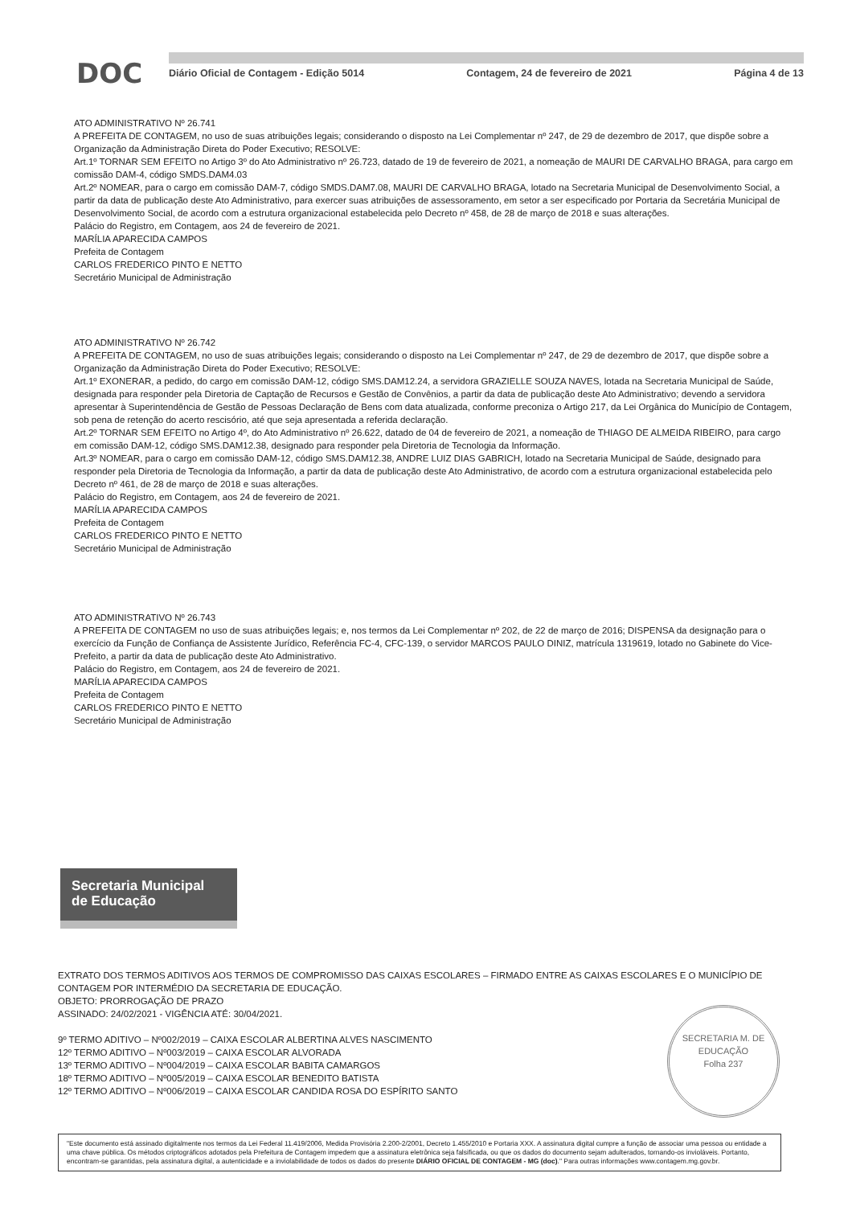DOC
Diário Oficial de Contagem - Edição 5014 Contagem, 24 de fevereiro de 2021 Página 4 de 13
ATO ADMINISTRATIVO Nº 26.741
A PREFEITA DE CONTAGEM, no uso de suas atribuições legais; considerando o disposto na Lei Complementar nº 247, de 29 de dezembro de 2017, que dispõe sobre a Organização da Administração Direta do Poder Executivo; RESOLVE:
Art.1º TORNAR SEM EFEITO no Artigo 3º do Ato Administrativo nº 26.723, datado de 19 de fevereiro de 2021, a nomeação de MAURI DE CARVALHO BRAGA, para cargo em comissão DAM-4, código SMDS.DAM4.03
Art.2º NOMEAR, para o cargo em comissão DAM-7, código SMDS.DAM7.08, MAURI DE CARVALHO BRAGA, lotado na Secretaria Municipal de Desenvolvimento Social, a partir da data de publicação deste Ato Administrativo, para exercer suas atribuições de assessoramento, em setor a ser especificado por Portaria da Secretária Municipal de Desenvolvimento Social, de acordo com a estrutura organizacional estabelecida pelo Decreto nº 458, de 28 de março de 2018 e suas alterações.
Palácio do Registro, em Contagem, aos 24 de fevereiro de 2021.
MARÍLIA APARECIDA CAMPOS
Prefeita de Contagem
CARLOS FREDERICO PINTO E NETTO
Secretário Municipal de Administração
ATO ADMINISTRATIVO Nº 26.742
A PREFEITA DE CONTAGEM, no uso de suas atribuições legais; considerando o disposto na Lei Complementar nº 247, de 29 de dezembro de 2017, que dispõe sobre a Organização da Administração Direta do Poder Executivo; RESOLVE:
Art.1º EXONERAR, a pedido, do cargo em comissão DAM-12, código SMS.DAM12.24, a servidora GRAZIELLE SOUZA NAVES, lotada na Secretaria Municipal de Saúde, designada para responder pela Diretoria de Captação de Recursos e Gestão de Convênios, a partir da data de publicação deste Ato Administrativo; devendo a servidora apresentar à Superintendência de Gestão de Pessoas Declaração de Bens com data atualizada, conforme preconiza o Artigo 217, da Lei Orgânica do Município de Contagem, sob pena de retenção do acerto rescisório, até que seja apresentada a referida declaração.
Art.2º TORNAR SEM EFEITO no Artigo 4º, do Ato Administrativo nº 26.622, datado de 04 de fevereiro de 2021, a nomeação de THIAGO DE ALMEIDA RIBEIRO, para cargo em comissão DAM-12, código SMS.DAM12.38, designado para responder pela Diretoria de Tecnologia da Informação.
Art.3º NOMEAR, para o cargo em comissão DAM-12, código SMS.DAM12.38, ANDRE LUIZ DIAS GABRICH, lotado na Secretaria Municipal de Saúde, designado para responder pela Diretoria de Tecnologia da Informação, a partir da data de publicação deste Ato Administrativo, de acordo com a estrutura organizacional estabelecida pelo Decreto nº 461, de 28 de março de 2018 e suas alterações.
Palácio do Registro, em Contagem, aos 24 de fevereiro de 2021.
MARÍLIA APARECIDA CAMPOS
Prefeita de Contagem
CARLOS FREDERICO PINTO E NETTO
Secretário Municipal de Administração
ATO ADMINISTRATIVO Nº 26.743
A PREFEITA DE CONTAGEM no uso de suas atribuições legais; e, nos termos da Lei Complementar nº 202, de 22 de março de 2016; DISPENSA da designação para o exercício da Função de Confiança de Assistente Jurídico, Referência FC-4, CFC-139, o servidor MARCOS PAULO DINIZ, matrícula 1319619, lotado no Gabinete do Vice-Prefeito, a partir da data de publicação deste Ato Administrativo.
Palácio do Registro, em Contagem, aos 24 de fevereiro de 2021.
MARÍLIA APARECIDA CAMPOS
Prefeita de Contagem
CARLOS FREDERICO PINTO E NETTO
Secretário Municipal de Administração
Secretaria Municipal
de Educação
EXTRATO DOS TERMOS ADITIVOS AOS TERMOS DE COMPROMISSO DAS CAIXAS ESCOLARES – FIRMADO ENTRE AS CAIXAS ESCOLARES E O MUNICÍPIO DE CONTAGEM POR INTERMÉDIO DA SECRETARIA DE EDUCAÇÃO.
OBJETO: PRORROGAÇÃO DE PRAZO
ASSINADO: 24/02/2021 - VIGÊNCIA ATÉ: 30/04/2021.
9º TERMO ADITIVO – Nº002/2019 – CAIXA ESCOLAR ALBERTINA ALVES NASCIMENTO
12º TERMO ADITIVO – Nº003/2019 – CAIXA ESCOLAR ALVORADA
13º TERMO ADITIVO – Nº004/2019 – CAIXA ESCOLAR BABITA CAMARGOS
18º TERMO ADITIVO – Nº005/2019 – CAIXA ESCOLAR BENEDITO BATISTA
12º TERMO ADITIVO – Nº006/2019 – CAIXA ESCOLAR CANDIDA ROSA DO ESPÍRITO SANTO
SECRETARIA M. DE EDUCAÇÃO
Folha 237
"Este documento está assinado digitalmente nos termos da Lei Federal 11.419/2006, Medida Provisória 2.200-2/2001, Decreto 1.455/2010 e Portaria XXX. A assinatura digital cumpre a função de associar uma pessoa ou entidade a uma chave pública. Os métodos criptográficos adotados pela Prefeitura de Contagem impedem que a assinatura eletrônica seja falsificada, ou que os dados do documento sejam adulterados, tornando-os invioláveis. Portanto, encontram-se garantidas, pela assinatura digital, a autenticidade e a inviolabilidade de todos os dados do presente DIÁRIO OFICIAL DE CONTAGEM - MG (doc)." Para outras informações www.contagem.mg.gov.br.